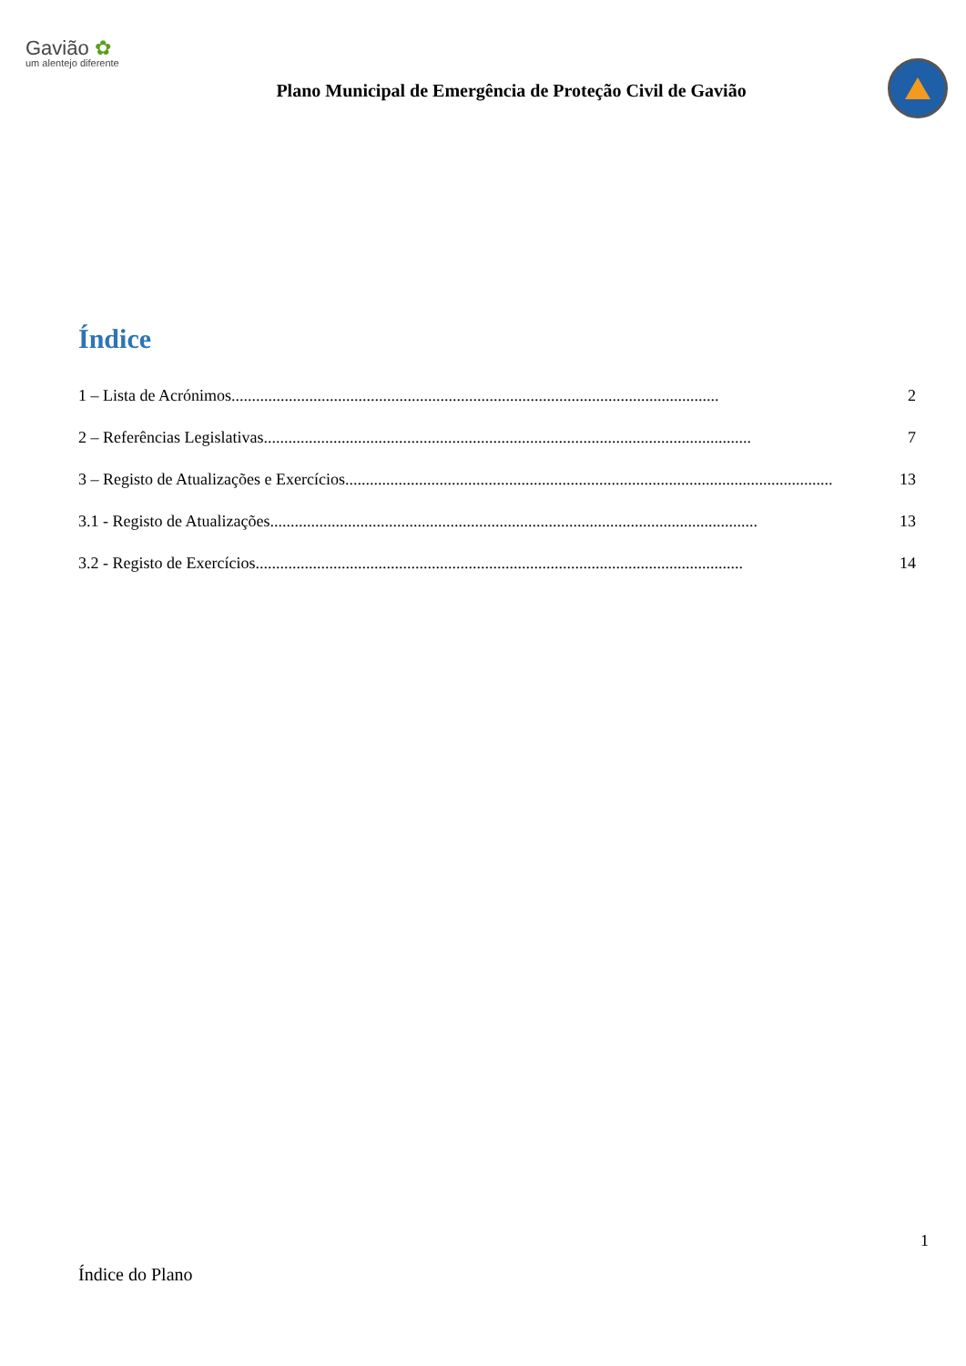Gavião ✿
um alentejo diferente
Plano Municipal de Emergência de Proteção Civil de Gavião
Índice
1 – Lista de Acrónimos....................................................................................................................... 2
2 – Referências Legislativas....................................................................................................................... 7
3 – Registo de Atualizações e Exercícios....................................................................................................................... 13
3.1 - Registo de Atualizações....................................................................................................................... 13
3.2 - Registo de Exercícios....................................................................................................................... 14
1
Índice do Plano